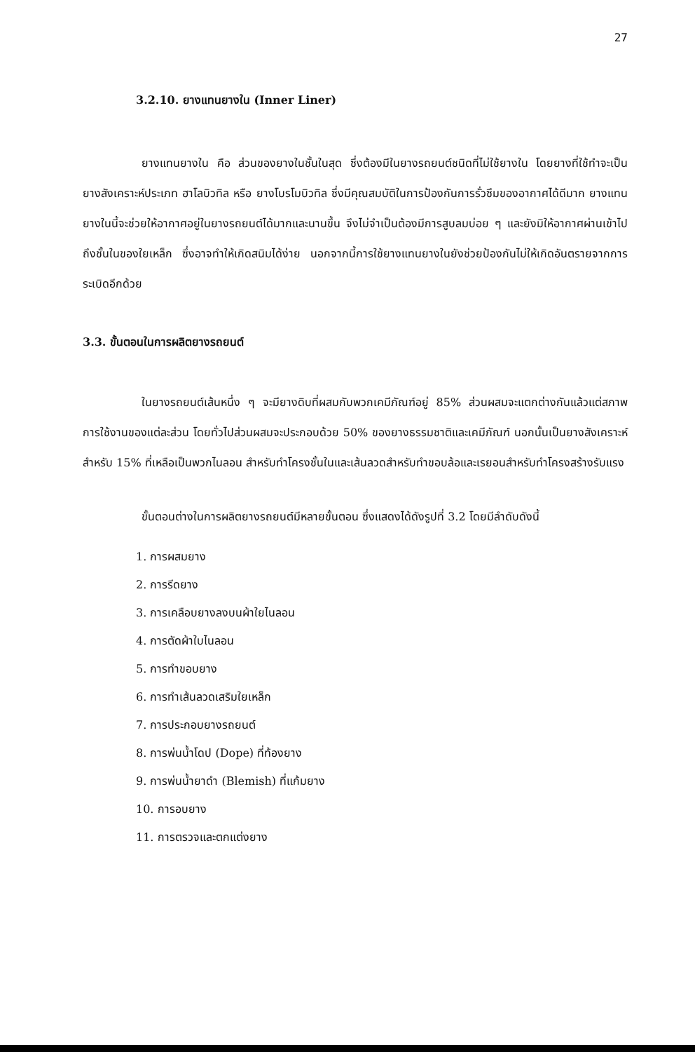27
3.2.10. ยางแทนยางใน (Inner Liner)
ยางแทนยางใน คือ ส่วนของยางในชั้นในสุด ซึ่งต้องมีในยางรถยนต์ชนิดที่ไม่ใช้ยางใน โดยยางที่ใช้ทำจะเป็นยางสังเคราะห์ประเภท ฮาโลบิวทิล หรือ ยางโบรโมบิวทิล ซึ่งมีคุณสมบัติในการป้องกันการรั่วซึมของอากาศได้ดีมาก ยางแทนยางในนี้จะช่วยให้อากาศอยู่ในยางรถยนต์ได้มากและนานขึ้น จึงไม่จำเป็นต้องมีการสูบลมบ่อย ๆ และยังมิให้อากาศผ่านเข้าไปถึงชั้นในของใยเหล็ก ซึ่งอาจทำให้เกิดสนิมได้ง่าย นอกจากนี้การใช้ยางแทนยางในยังช่วยป้องกันไม่ให้เกิดอันตรายจากการระเบิดอีกด้วย
3.3. ขั้นตอนในการผลิตยางรถยนต์
ในยางรถยนต์เส้นหนึ่ง ๆ จะมียางดิบที่ผสมกับพวกเคมีภัณฑ์อยู่ 85% ส่วนผสมจะแตกต่างกันแล้วแต่สภาพการใช้งานของแต่ละส่วน โดยทั่วไปส่วนผสมจะประกอบด้วย 50% ของยางธรรมชาติและเคมีภัณฑ์ นอกนั้นเป็นยางสังเคราะห์ สำหรับ 15% ที่เหลือเป็นพวกไนลอน สำหรับทำโครงชั้นในและเส้นลวดสำหรับทำขอบล้อและเรยอนสำหรับทำโครงสร้างรับแรง
ขั้นตอนต่างในการผลิตยางรถยนต์มีหลายขั้นตอน ซึ่งแสดงได้ดังรูปที่ 3.2 โดยมีลำดับดังนี้
1. การผสมยาง
2. การรีดยาง
3. การเคลือบยางลงบนผ้าใยไนลอน
4. การตัดผ้าใบไนลอน
5. การทำขอบยาง
6. การทำเส้นลวดเสริมใยเหล็ก
7. การประกอบยางรถยนต์
8. การพ่นน้ำโดป (Dope) ที่ท้องยาง
9. การพ่นน้ำยาดำ (Blemish) ที่แก้มยาง
10. การอบยาง
11. การตรวจและตกแต่งยาง